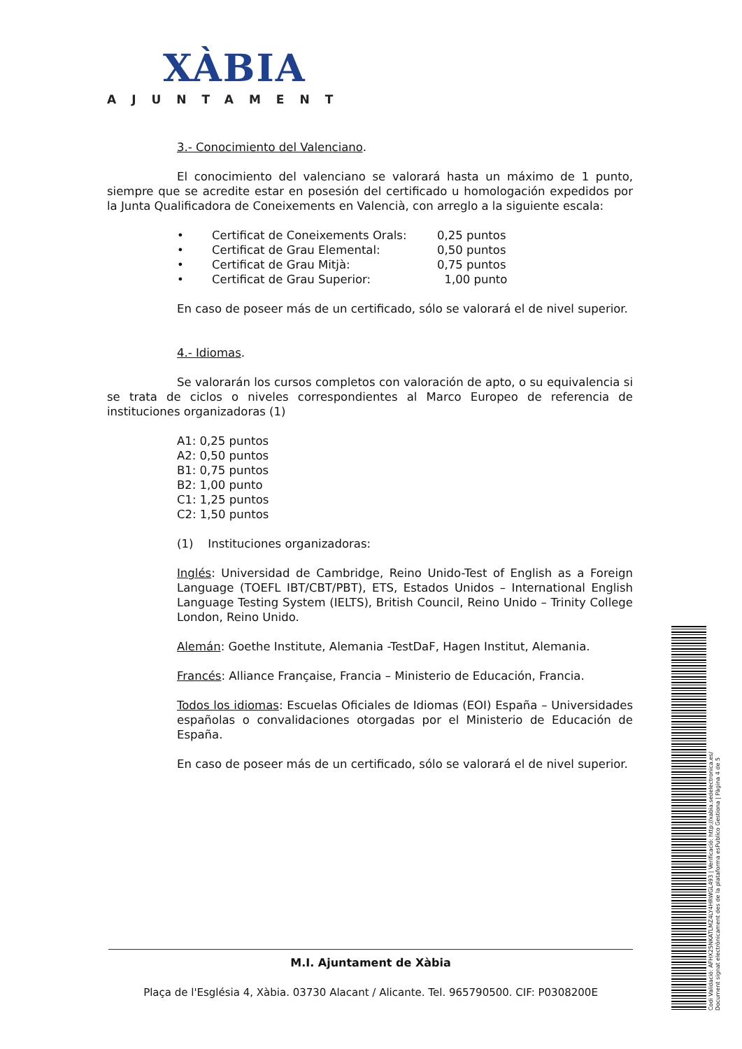XÀBIA
AJUNTAMENT
3.- Conocimiento del Valenciano.
El conocimiento del valenciano se valorará hasta un máximo de 1 punto, siempre que se acredite estar en posesión del certificado u homologación expedidos por la Junta Qualificadora de Coneixements en Valencià, con arreglo a la siguiente escala:
• Certificat de Coneixements Orals: 0,25 puntos
• Certificat de Grau Elemental: 0,50 puntos
• Certificat de Grau Mitjà: 0,75 puntos
• Certificat de Grau Superior: 1,00 punto
En caso de poseer más de un certificado, sólo se valorará el de nivel superior.
4.- Idiomas.
Se valorarán los cursos completos con valoración de apto, o su equivalencia si se trata de ciclos o niveles correspondientes al Marco Europeo de referencia de instituciones organizadoras (1)
A1: 0,25 puntos
A2: 0,50 puntos
B1: 0,75 puntos
B2: 1,00 punto
C1: 1,25 puntos
C2: 1,50 puntos
(1) Instituciones organizadoras:
Inglés: Universidad de Cambridge, Reino Unido-Test of English as a Foreign Language (TOEFL IBT/CBT/PBT), ETS, Estados Unidos – International English Language Testing System (IELTS), British Council, Reino Unido – Trinity College London, Reino Unido.
Alemán: Goethe Institute, Alemania -TestDaF, Hagen Institut, Alemania.
Francés: Alliance Française, Francia – Ministerio de Educación, Francia.
Todos los idiomas: Escuelas Oficiales de Idiomas (EOI) España – Universidades españolas o convalidaciones otorgadas por el Ministerio de Educación de España.
En caso de poseer más de un certificado, sólo se valorará el de nivel superior.
M.I. Ajuntament de Xàbia
Plaça de l'Església 4, Xàbia. 03730 Alacant / Alicante. Tel. 965790500. CIF: P0308200E
Codi Validació: AFHX25NKATLMZ4LY4HRWGL493 | Verificació: http://xabia.sedelectronica.es/
Document signat electrònicament des de la plataforma esPublico Gestiona | Pàgina 4 de 5